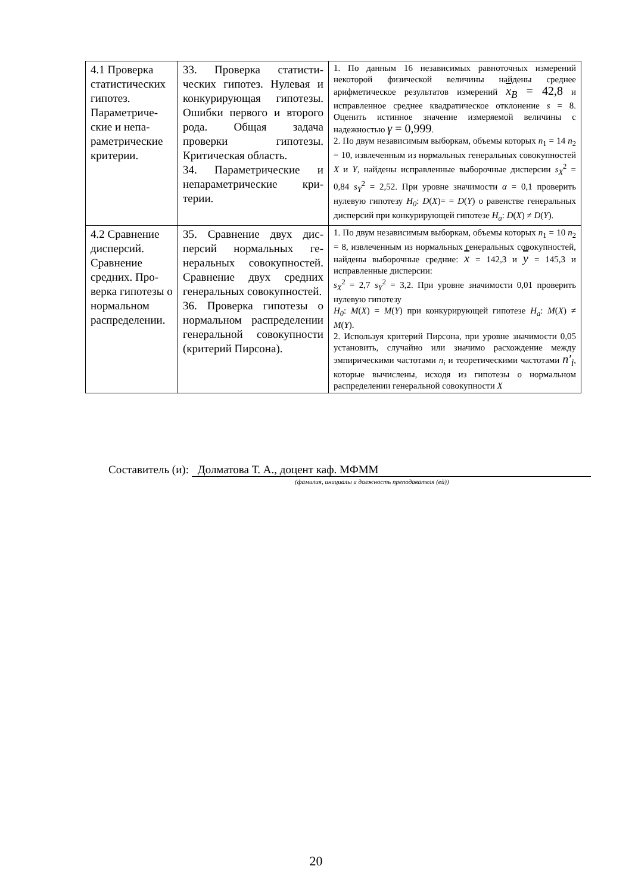| 4.1 Проверка статистиче­ских гипотез. Параметриче­ские и непа­раметриче­ские крите­рии. | 33. Проверка статисти­ческих гипотез. Нулевая и конкурирующая гипо­тезы. Ошибки первого и второго рода. Общая задача проверки гипоте­зы. Критическая об­ласть. 34. Параметрические и непараметрические кри­терии. | 1. По данным 16 независимых равноточных измере­ний некоторой физической величины найдены сред­нее арифметическое результатов измерений x<sub>B</sub> = 42,8 и исправленное среднее квадратическое отклонение s = 8. Оценить истинное значение изме­ряемой величины с надежностью γ = 0,999 . 2. По двум независимым выборкам, объемы которых n<sub>1</sub> = 14 n<sub>2</sub> = 10, извлеченным из нормальных гене­ральных совокупностей X и Y , найдены исправлен­ные выборочные дисперсии s<sub>X</sub><sup>2</sup> = 0,84 s<sub>Y</sub><sup>2</sup> = 2,52. При уровне значимости α = 0,1 проверить нулевую гипотезу H<sub>0</sub> : D ( X )= = D ( Y ) о равенстве генеральных дисперсий при конкурирующей гипотезе H<sub>a</sub> : D ( X ) ≠ D ( Y ). |
| 4.2 Сравнение дисперсий. Сравнение средних. Про­верка гипоте­зы о нормаль­ном распреде­лении. | 35. Сравнение двух дис­персий нормальных ге­неральных совокупно­стей. Сравнение двух средних генеральных совокупностей. 36. Проверка гипотезы о нормальном распределе­нии генеральной сово­купности (критерий Пирсона). | 1. По двум независимым выборкам, объемы которых n<sub>1</sub> = 10 n<sub>2</sub> = 8, извлеченным из нормальных гене­ральных совокупностей, найдены выборочные сред­ние: x = 142,3 и y = 145,3 и исправленные диспер­сии: s<sub>X</sub><sup>2</sup> = 2,7 s<sub>Y</sub><sup>2</sup> = 3,2. При уровне значимости 0,01 про­верить нулевую гипотезу H<sub>0</sub> : M ( X ) = M ( Y ) при конкурирующей гипотезе H<sub>a</sub> : M ( X ) ≠ M ( Y ). 2. Используя критерий Пирсона, при уровне значи­мости 0,05 установить, случайно или значимо рас­хождение между эмпирическими частотами n<sub>i</sub> и тео­ретическими частотами n′<sub>i</sub> , которые вычислены, исходя из гипотезы о нормальном распределении генеральной совокупности X |
Составитель (и): Долматова Т. А., доцент каф. МФММ
(фамилия, инициалы и должность преподавателя (ей))
20